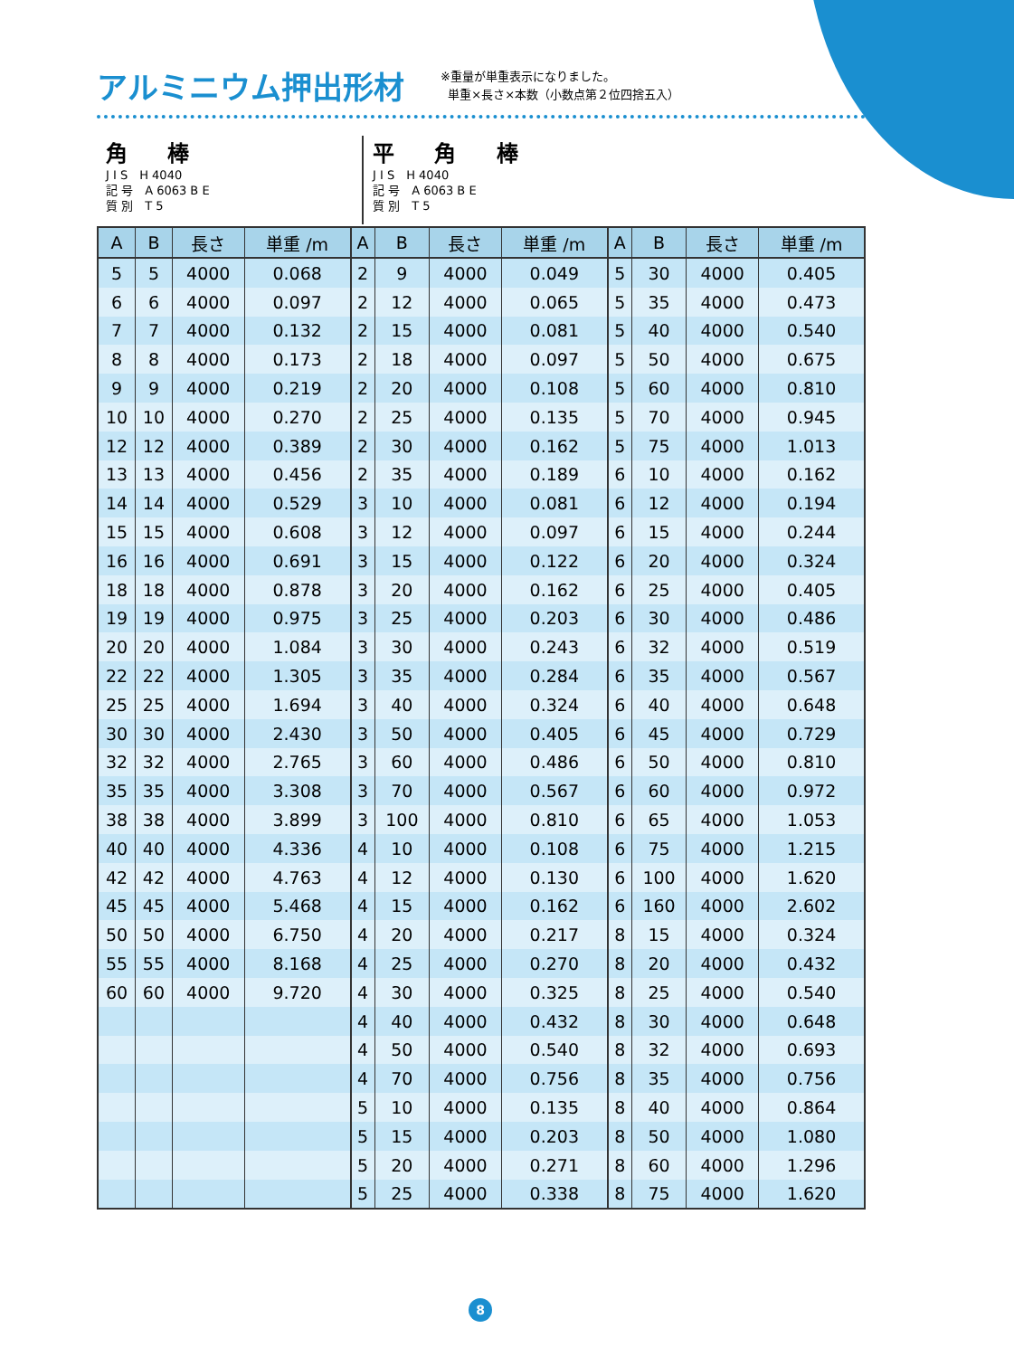アルミニウム押出形材
※重量が単重表示になりました。
単重×長さ×本数（小数点第２位四捨五入）
角 棒
J I S　H 4040
記 号　A 6063 B E
質 別　T 5
平 角 棒
J I S　H 4040
記 号　A 6063 B E
質 別　T 5
| A | B | 長さ | 単重 /m | A | B | 長さ | 単重 /m | A | B | 長さ | 単重 /m |
| --- | --- | --- | --- | --- | --- | --- | --- | --- | --- | --- | --- |
| 5 | 5 | 4000 | 0.068 | 2 | 9 | 4000 | 0.049 | 5 | 30 | 4000 | 0.405 |
| 6 | 6 | 4000 | 0.097 | 2 | 12 | 4000 | 0.065 | 5 | 35 | 4000 | 0.473 |
| 7 | 7 | 4000 | 0.132 | 2 | 15 | 4000 | 0.081 | 5 | 40 | 4000 | 0.540 |
| 8 | 8 | 4000 | 0.173 | 2 | 18 | 4000 | 0.097 | 5 | 50 | 4000 | 0.675 |
| 9 | 9 | 4000 | 0.219 | 2 | 20 | 4000 | 0.108 | 5 | 60 | 4000 | 0.810 |
| 10 | 10 | 4000 | 0.270 | 2 | 25 | 4000 | 0.135 | 5 | 70 | 4000 | 0.945 |
| 12 | 12 | 4000 | 0.389 | 2 | 30 | 4000 | 0.162 | 5 | 75 | 4000 | 1.013 |
| 13 | 13 | 4000 | 0.456 | 2 | 35 | 4000 | 0.189 | 6 | 10 | 4000 | 0.162 |
| 14 | 14 | 4000 | 0.529 | 3 | 10 | 4000 | 0.081 | 6 | 12 | 4000 | 0.194 |
| 15 | 15 | 4000 | 0.608 | 3 | 12 | 4000 | 0.097 | 6 | 15 | 4000 | 0.244 |
| 16 | 16 | 4000 | 0.691 | 3 | 15 | 4000 | 0.122 | 6 | 20 | 4000 | 0.324 |
| 18 | 18 | 4000 | 0.878 | 3 | 20 | 4000 | 0.162 | 6 | 25 | 4000 | 0.405 |
| 19 | 19 | 4000 | 0.975 | 3 | 25 | 4000 | 0.203 | 6 | 30 | 4000 | 0.486 |
| 20 | 20 | 4000 | 1.084 | 3 | 30 | 4000 | 0.243 | 6 | 32 | 4000 | 0.519 |
| 22 | 22 | 4000 | 1.305 | 3 | 35 | 4000 | 0.284 | 6 | 35 | 4000 | 0.567 |
| 25 | 25 | 4000 | 1.694 | 3 | 40 | 4000 | 0.324 | 6 | 40 | 4000 | 0.648 |
| 30 | 30 | 4000 | 2.430 | 3 | 50 | 4000 | 0.405 | 6 | 45 | 4000 | 0.729 |
| 32 | 32 | 4000 | 2.765 | 3 | 60 | 4000 | 0.486 | 6 | 50 | 4000 | 0.810 |
| 35 | 35 | 4000 | 3.308 | 3 | 70 | 4000 | 0.567 | 6 | 60 | 4000 | 0.972 |
| 38 | 38 | 4000 | 3.899 | 3 | 100 | 4000 | 0.810 | 6 | 65 | 4000 | 1.053 |
| 40 | 40 | 4000 | 4.336 | 4 | 10 | 4000 | 0.108 | 6 | 75 | 4000 | 1.215 |
| 42 | 42 | 4000 | 4.763 | 4 | 12 | 4000 | 0.130 | 6 | 100 | 4000 | 1.620 |
| 45 | 45 | 4000 | 5.468 | 4 | 15 | 4000 | 0.162 | 6 | 160 | 4000 | 2.602 |
| 50 | 50 | 4000 | 6.750 | 4 | 20 | 4000 | 0.217 | 8 | 15 | 4000 | 0.324 |
| 55 | 55 | 4000 | 8.168 | 4 | 25 | 4000 | 0.270 | 8 | 20 | 4000 | 0.432 |
| 60 | 60 | 4000 | 9.720 | 4 | 30 | 4000 | 0.325 | 8 | 25 | 4000 | 0.540 |
| | | | | 4 | 40 | 4000 | 0.432 | 8 | 30 | 4000 | 0.648 |
| | | | | 4 | 50 | 4000 | 0.540 | 8 | 32 | 4000 | 0.693 |
| | | | | 4 | 70 | 4000 | 0.756 | 8 | 35 | 4000 | 0.756 |
| | | | | 5 | 10 | 4000 | 0.135 | 8 | 40 | 4000 | 0.864 |
| | | | | 5 | 15 | 4000 | 0.203 | 8 | 50 | 4000 | 1.080 |
| | | | | 5 | 20 | 4000 | 0.271 | 8 | 60 | 4000 | 1.296 |
| | | | | 5 | 25 | 4000 | 0.338 | 8 | 75 | 4000 | 1.620 |
8